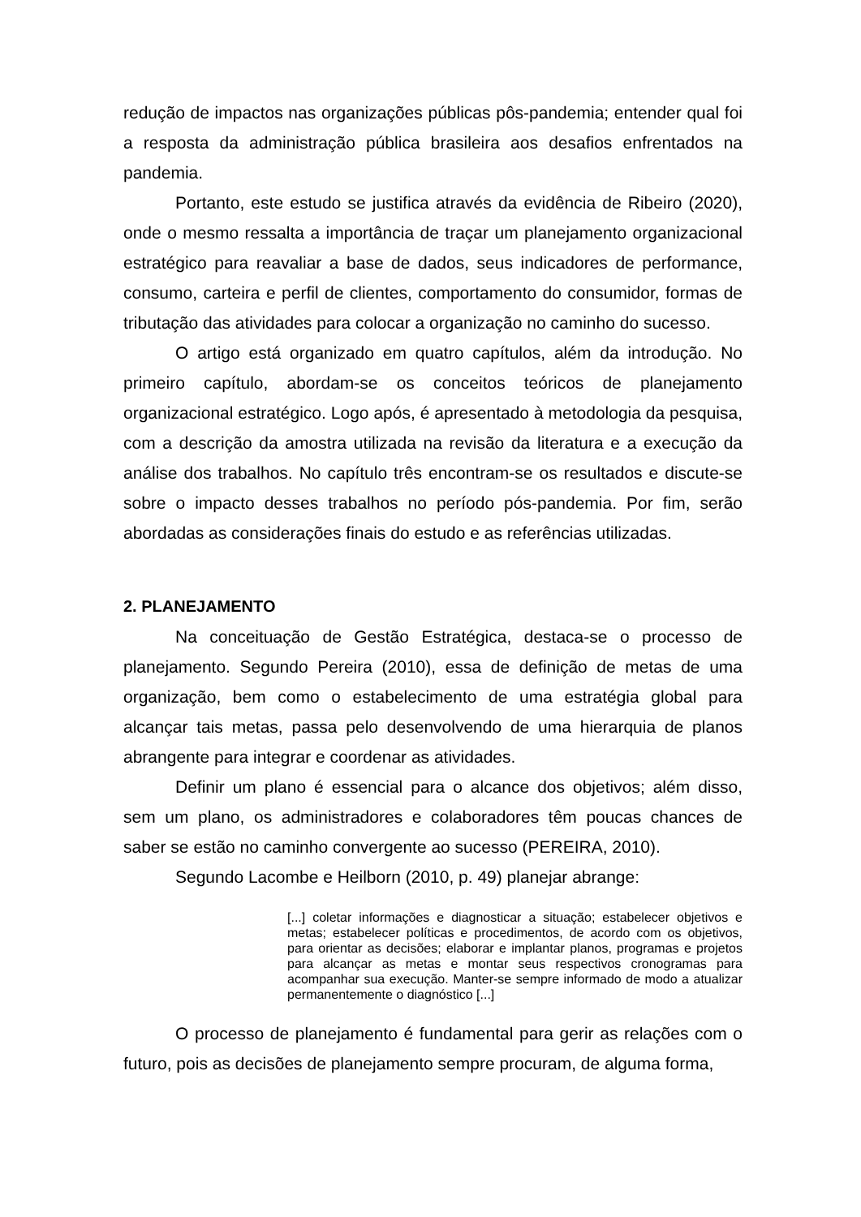redução de impactos nas organizações públicas pôs-pandemia; entender qual foi a resposta da administração pública brasileira aos desafios enfrentados na pandemia.
Portanto, este estudo se justifica através da evidência de Ribeiro (2020), onde o mesmo ressalta a importância de traçar um planejamento organizacional estratégico para reavaliar a base de dados, seus indicadores de performance, consumo, carteira e perfil de clientes, comportamento do consumidor, formas de tributação das atividades para colocar a organização no caminho do sucesso.
O artigo está organizado em quatro capítulos, além da introdução. No primeiro capítulo, abordam-se os conceitos teóricos de planejamento organizacional estratégico. Logo após, é apresentado à metodologia da pesquisa, com a descrição da amostra utilizada na revisão da literatura e a execução da análise dos trabalhos. No capítulo três encontram-se os resultados e discute-se sobre o impacto desses trabalhos no período pós-pandemia. Por fim, serão abordadas as considerações finais do estudo e as referências utilizadas.
2. PLANEJAMENTO
Na conceituação de Gestão Estratégica, destaca-se o processo de planejamento. Segundo Pereira (2010), essa de definição de metas de uma organização, bem como o estabelecimento de uma estratégia global para alcançar tais metas, passa pelo desenvolvendo de uma hierarquia de planos abrangente para integrar e coordenar as atividades.
Definir um plano é essencial para o alcance dos objetivos; além disso, sem um plano, os administradores e colaboradores têm poucas chances de saber se estão no caminho convergente ao sucesso (PEREIRA, 2010).
Segundo Lacombe e Heilborn (2010, p. 49) planejar abrange:
[...] coletar informações e diagnosticar a situação; estabelecer objetivos e metas; estabelecer políticas e procedimentos, de acordo com os objetivos, para orientar as decisões; elaborar e implantar planos, programas e projetos para alcançar as metas e montar seus respectivos cronogramas para acompanhar sua execução. Manter-se sempre informado de modo a atualizar permanentemente o diagnóstico [...]
O processo de planejamento é fundamental para gerir as relações com o futuro, pois as decisões de planejamento sempre procuram, de alguma forma,